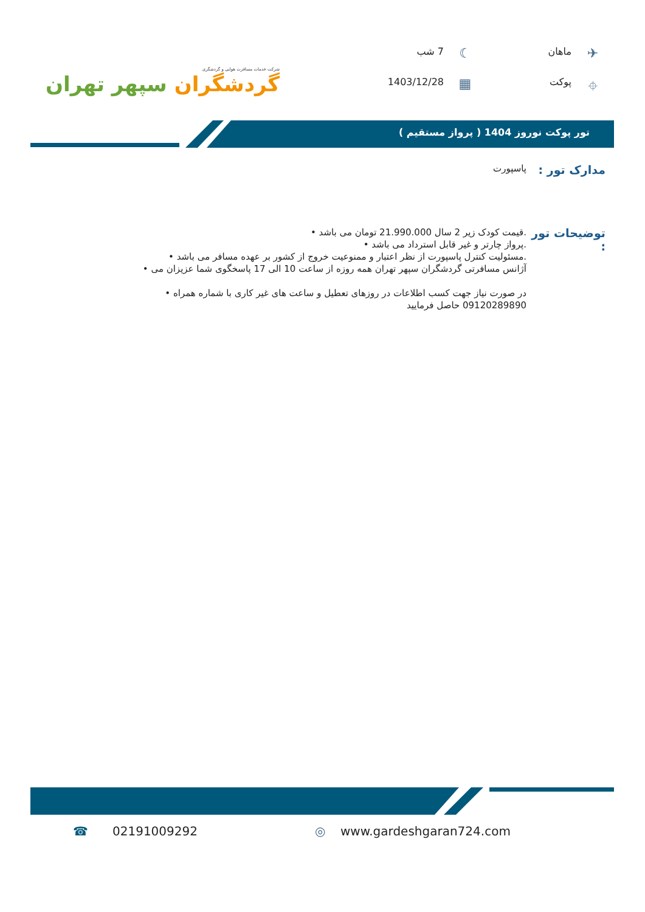شرکت خدمات مسافرت هوایی و گردشگری
گردشگران سپهر تهران
✈
ماهان
☾
7 شب
⌖
پوکت
▦
1403/12/28
تور پوکت نوروز 1404 ( پرواز مستقیم )
مدارک تور :
پاسپورت
توضیحات تور :
.قیمت کودک زیر 2 سال 21.990.000 تومان می باشد •
.پرواز چارتر و غیر قابل استرداد می باشد •
.مسئولیت کنترل پاسپورت از نظر اعتبار و ممنوعیت خروج از کشور بر عهده مسافر می باشد •
آژانس مسافرتی گردشگران سپهر تهران همه روزه از ساعت 10 الی 17 پاسخگوی شما عزیزان می •
در صورت نیاز جهت کسب اطلاعات در روزهای تعطیل و ساعت های غیر کاری با شماره همراه •
09120289890 حاصل فرمایید
☎ 02191009292 ◎ www.gardeshgaran724.com